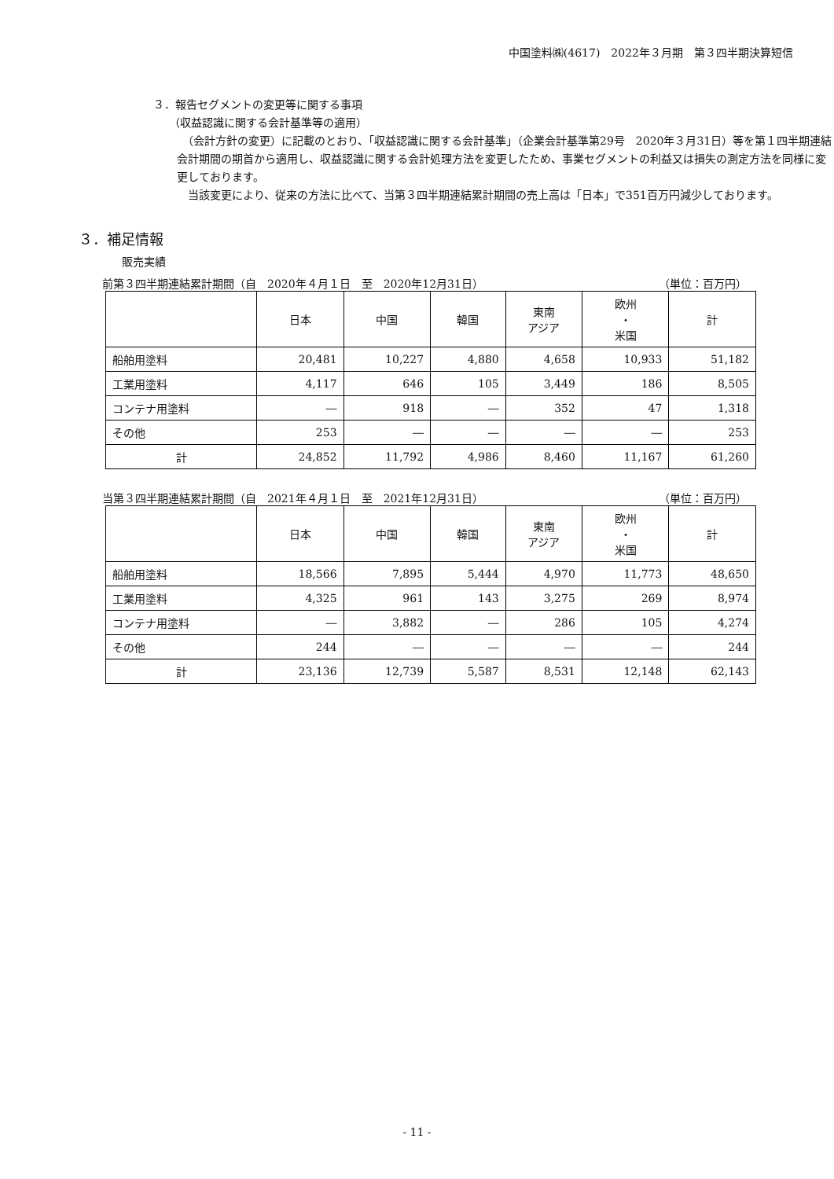中国塗料㈱(4617)　2022年３月期　第３四半期決算短信
３．報告セグメントの変更等に関する事項
（収益認識に関する会計基準等の適用）
　（会計方針の変更）に記載のとおり、「収益認識に関する会計基準」（企業会計基準第29号　2020年３月31日）等を第１四半期連結会計期間の期首から適用し、収益認識に関する会計処理方法を変更したため、事業セグメントの利益又は損失の測定方法を同様に変更しております。
　当該変更により、従来の方法に比べて、当第３四半期連結累計期間の売上高は「日本」で351百万円減少しております。
３．補足情報
販売実績
前第３四半期連結累計期間（自　2020年４月１日　至　2020年12月31日） （単位：百万円）
| | 日本 | 中国 | 韓国 | 東南 アジア | 欧州 ・ 米国 | 計 |
| --- | --- | --- | --- | --- | --- | --- |
| 船舶用塗料 | 20,481 | 10,227 | 4,880 | 4,658 | 10,933 | 51,182 |
| 工業用塗料 | 4,117 | 646 | 105 | 3,449 | 186 | 8,505 |
| コンテナ用塗料 | ― | 918 | ― | 352 | 47 | 1,318 |
| その他 | 253 | ― | ― | ― | ― | 253 |
| 計 | 24,852 | 11,792 | 4,986 | 8,460 | 11,167 | 61,260 |
当第３四半期連結累計期間（自　2021年４月１日　至　2021年12月31日） （単位：百万円）
| | 日本 | 中国 | 韓国 | 東南 アジア | 欧州 ・ 米国 | 計 |
| --- | --- | --- | --- | --- | --- | --- |
| 船舶用塗料 | 18,566 | 7,895 | 5,444 | 4,970 | 11,773 | 48,650 |
| 工業用塗料 | 4,325 | 961 | 143 | 3,275 | 269 | 8,974 |
| コンテナ用塗料 | ― | 3,882 | ― | 286 | 105 | 4,274 |
| その他 | 244 | ― | ― | ― | ― | 244 |
| 計 | 23,136 | 12,739 | 5,587 | 8,531 | 12,148 | 62,143 |
- 11 -